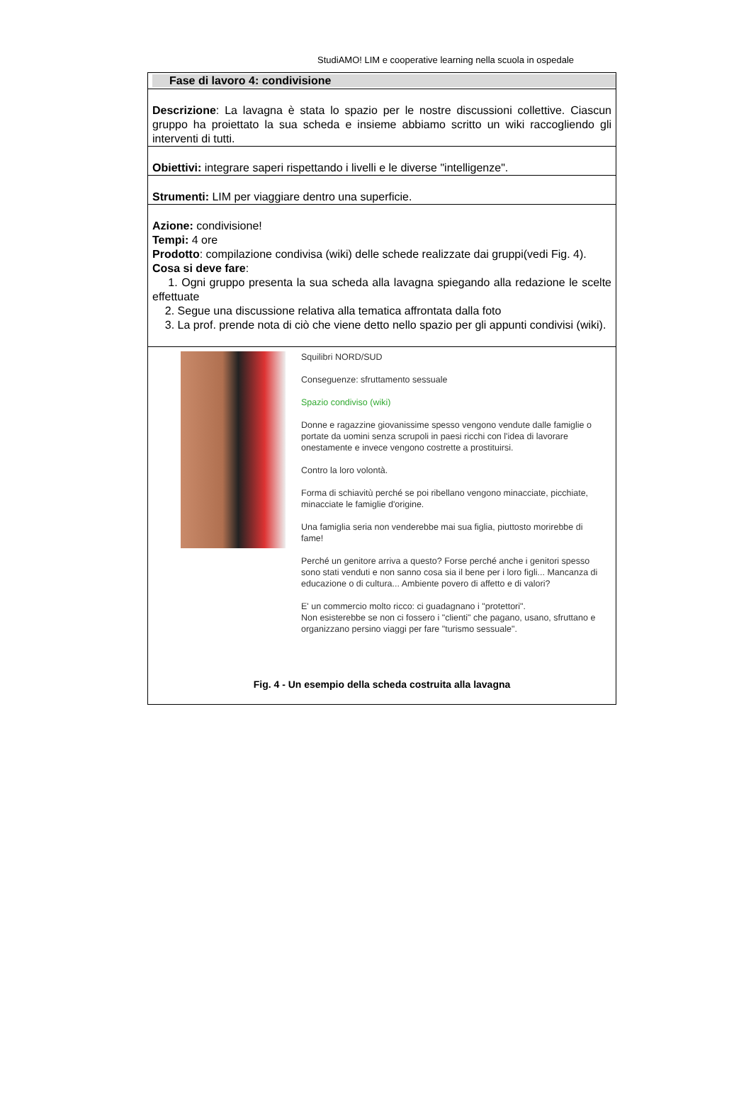StudiAMO! LIM e cooperative learning nella scuola in ospedale
| Fase di lavoro 4: condivisione |
| Descrizione : La lavagna è stata lo spazio per le nostre discussioni collettive. Ciascun gruppo ha proiettato la sua scheda e insieme abbiamo scritto un wiki raccogliendo gli interventi di tutti. |
| Obiettivi: integrare saperi rispettando i livelli e le diverse "intelligenze". |
| Strumenti: LIM per viaggiare dentro una superficie. |
| Azione: condivisione! Tempi: 4 ore Prodotto : compilazione condivisa (wiki) delle schede realizzate dai gruppi(vedi Fig. 4). Cosa si deve fare : 1. Ogni gruppo presenta la sua scheda alla lavagna spiegando alla redazione le scelte effettuate 2. Segue una discussione relativa alla tematica affrontata dalla foto 3. La prof. prende nota di ciò che viene detto nello spazio per gli appunti condivisi (wiki). |
| Squilibri NORD/SUD Conseguenze: sfruttamento sessuale Spazio condiviso (wiki) Donne e ragazzine giovanissime spesso vengono vendute dalle famiglie o portate da uomini senza scrupoli in paesi ricchi con l'idea di lavorare onestamente e invece vengono costrette a prostituirsi. Contro la loro volontà. Forma di schiavitù perché se poi ribellano vengono minacciate, picchiate, minacciate le famiglie d'origine. Una famiglia seria non venderebbe mai sua figlia, piuttosto morirebbe di fame! Perché un genitore arriva a questo? Forse perché anche i genitori spesso sono stati venduti e non sanno cosa sia il bene per i loro figli... Mancanza di educazione o di cultura... Ambiente povero di affetto e di valori? E' un commercio molto ricco: ci guadagnano i "protettori". Non esisterebbe se non ci fossero i "clienti" che pagano, usano, sfruttano e organizzano persino viaggi per fare "turismo sessuale". Fig. 4 - Un esempio della scheda costruita alla lavagna |